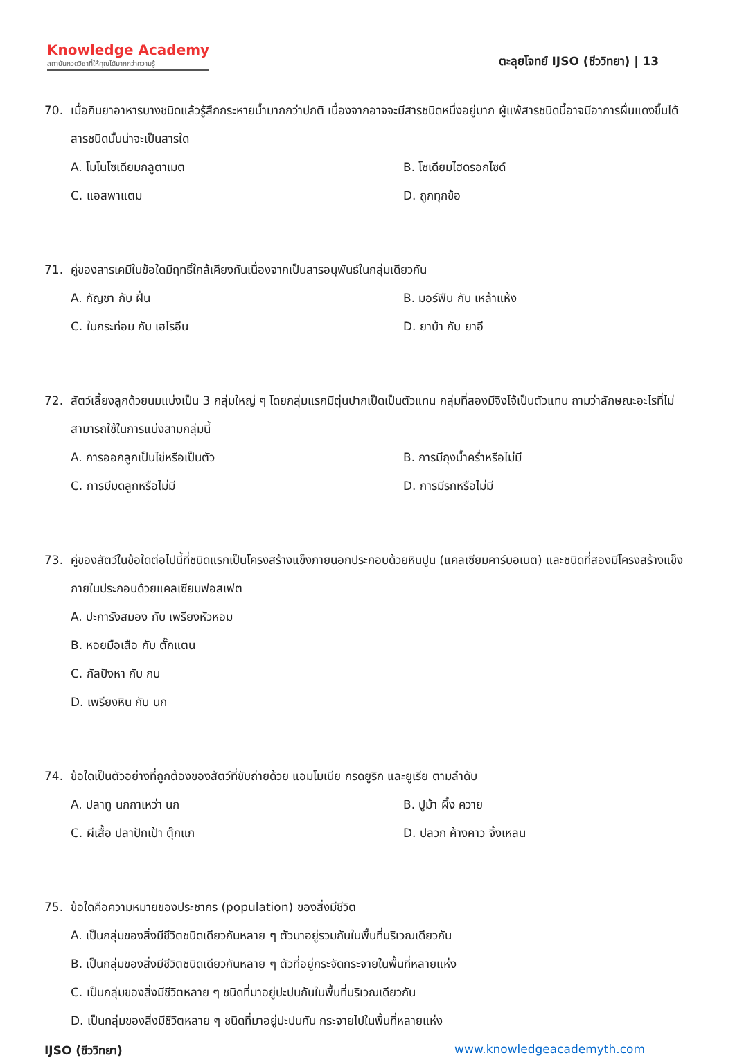Knowledge Academy
สถาบันกวดวิชาที่ให้คุณได้มากกว่าความรู้
ตะลุยโจทย์ IJSO (ชีววิทยา) | 13
70. เมื่อกินยาอาหารบางชนิดแล้วรู้สึกกระหายน้ำมากกว่าปกติ เนื่องจากอาจจะมีสารชนิดหนึ่งอยู่มาก ผู้แพ้สารชนิดนี้อาจมีอาการผื่นแดงขึ้นได้ สารชนิดนั้นน่าจะเป็นสารใด
A. โมโนโซเดียมกลูตาเมต
B. โซเดียมไฮดรอกไซด์
C. แอสพาแตม
D. ถูกทุกข้อ
71. คู่ของสารเคมีในข้อใดมีฤทธิ์ใกล้เคียงกันเนื่องจากเป็นสารอนุพันธ์ในกลุ่มเดียวกัน
A. กัญชา กับ ฝิ่น
B. มอร์ฟีน กับ เหล้าแห้ง
C. ใบกระท่อม กับ เฮโรอีน
D. ยาบ้า กับ ยาอี
72. สัตว์เลี้ยงลูกด้วยนมแบ่งเป็น 3 กลุ่มใหญ่ ๆ โดยกลุ่มแรกมีตุ่นปากเป็ดเป็นตัวแทน กลุ่มที่สองมีจิงโจ้เป็นตัวแทน ถามว่าลักษณะอะไรที่ไม่สามารถใช้ในการแบ่งสามกลุ่มนี้
A. การออกลูกเป็นไข่หรือเป็นตัว
B. การมีถุงน้ำคร่ำหรือไม่มี
C. การมีมดลูกหรือไม่มี
D. การมีรกหรือไม่มี
73. คู่ของสัตว์ในข้อใดต่อไปนี้ที่ชนิดแรกเป็นโครงสร้างแข็งภายนอกประกอบด้วยหินปูน (แคลเซียมคาร์บอเนต) และชนิดที่สองมีโครงสร้างแข็งภายในประกอบด้วยแคลเซียมฟอสเฟต
A. ปะการังสมอง กับ เพรียงหัวหอม
B. หอยมือเสือ กับ ตั๊กแตน
C. กัลปังหา กับ กบ
D. เพรียงหิน กับ นก
74. ข้อใดเป็นตัวอย่างที่ถูกต้องของสัตว์ที่ขับถ่ายด้วย แอมโมเนีย กรดยูริก และยูเรีย ตามลำดับ
A. ปลาทู นกกาเหว่า นก
B. ปูม้า ผึ้ง ควาย
C. ผีเสื้อ ปลาปักเป้า ตุ๊กแก
D. ปลวก ค้างคาว จิ้งเหลน
75. ข้อใดคือความหมายของประชากร (population) ของสิ่งมีชีวิต
A. เป็นกลุ่มของสิ่งมีชีวิตชนิดเดียวกันหลาย ๆ ตัวมาอยู่รวมกันในพื้นที่บริเวณเดียวกัน
B. เป็นกลุ่มของสิ่งมีชีวิตชนิดเดียวกันหลาย ๆ ตัวที่อยู่กระจัดกระจายในพื้นที่หลายแห่ง
C. เป็นกลุ่มของสิ่งมีชีวิตหลาย ๆ ชนิดที่มาอยู่ปะปนกันในพื้นที่บริเวณเดียวกัน
D. เป็นกลุ่มของสิ่งมีชีวิตหลาย ๆ ชนิดที่มาอยู่ปะปนกัน กระจายไปในพื้นที่หลายแห่ง
IJSO (ชีววิทยา) www.knowledgeacademyth.com